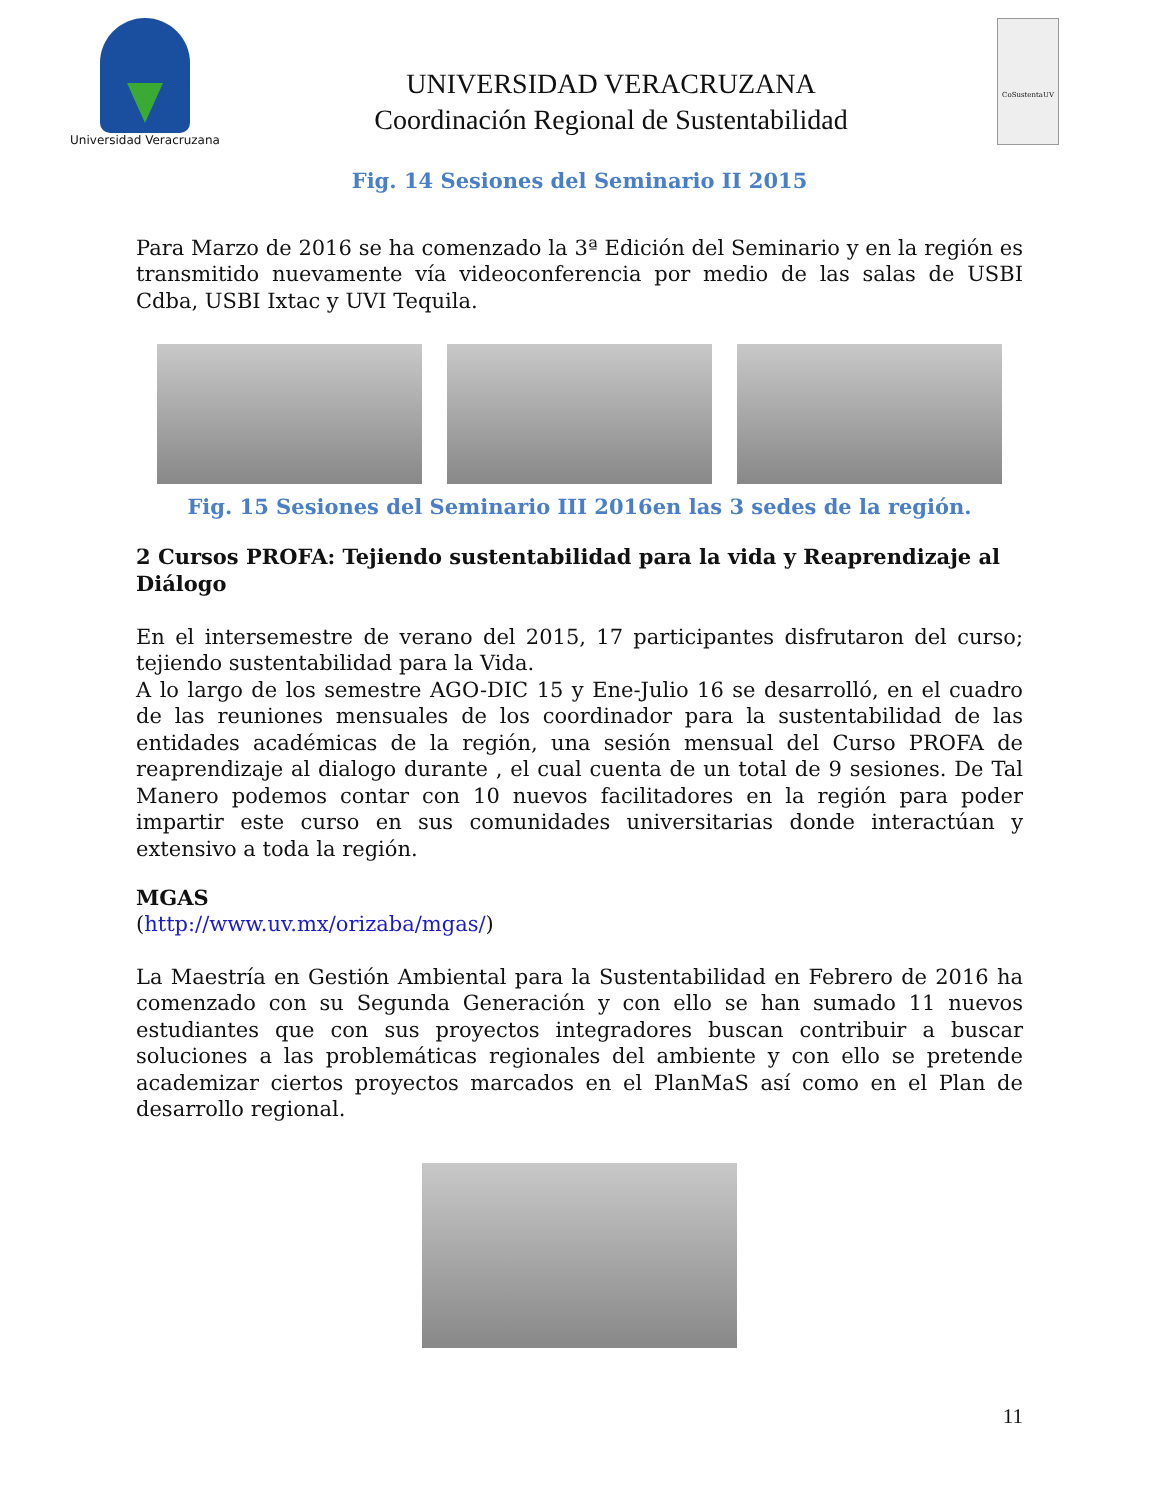Universidad Veracruzana
UNIVERSIDAD VERACRUZANA
Coordinación Regional de Sustentabilidad
CoSustentaUV
Fig. 14 Sesiones del Seminario II 2015
Para Marzo de 2016 se ha comenzado la 3ª Edición del Seminario y en la región es transmitido nuevamente vía videoconferencia por medio de las salas de USBI Cdba, USBI Ixtac y UVI Tequila.
Fig. 15 Sesiones del Seminario III 2016en las 3 sedes de la región.
2 Cursos PROFA: Tejiendo sustentabilidad para la vida y Reaprendizaje al Diálogo
En el intersemestre de verano del 2015, 17 participantes disfrutaron del curso; tejiendo sustentabilidad para la Vida.
A lo largo de los semestre AGO-DIC 15 y Ene-Julio 16 se desarrolló, en el cuadro de las reuniones mensuales de los coordinador para la sustentabilidad de las entidades académicas de la región, una sesión mensual del Curso PROFA de reaprendizaje al dialogo durante , el cual cuenta de un total de 9 sesiones. De Tal Manero podemos contar con 10 nuevos facilitadores en la región para poder impartir este curso en sus comunidades universitarias donde interactúan y extensivo a toda la región.
MGAS
(http://www.uv.mx/orizaba/mgas/)
La Maestría en Gestión Ambiental para la Sustentabilidad en Febrero de 2016 ha comenzado con su Segunda Generación y con ello se han sumado 11 nuevos estudiantes que con sus proyectos integradores buscan contribuir a buscar soluciones a las problemáticas regionales del ambiente y con ello se pretende academizar ciertos proyectos marcados en el PlanMaS así como en el Plan de desarrollo regional.
11